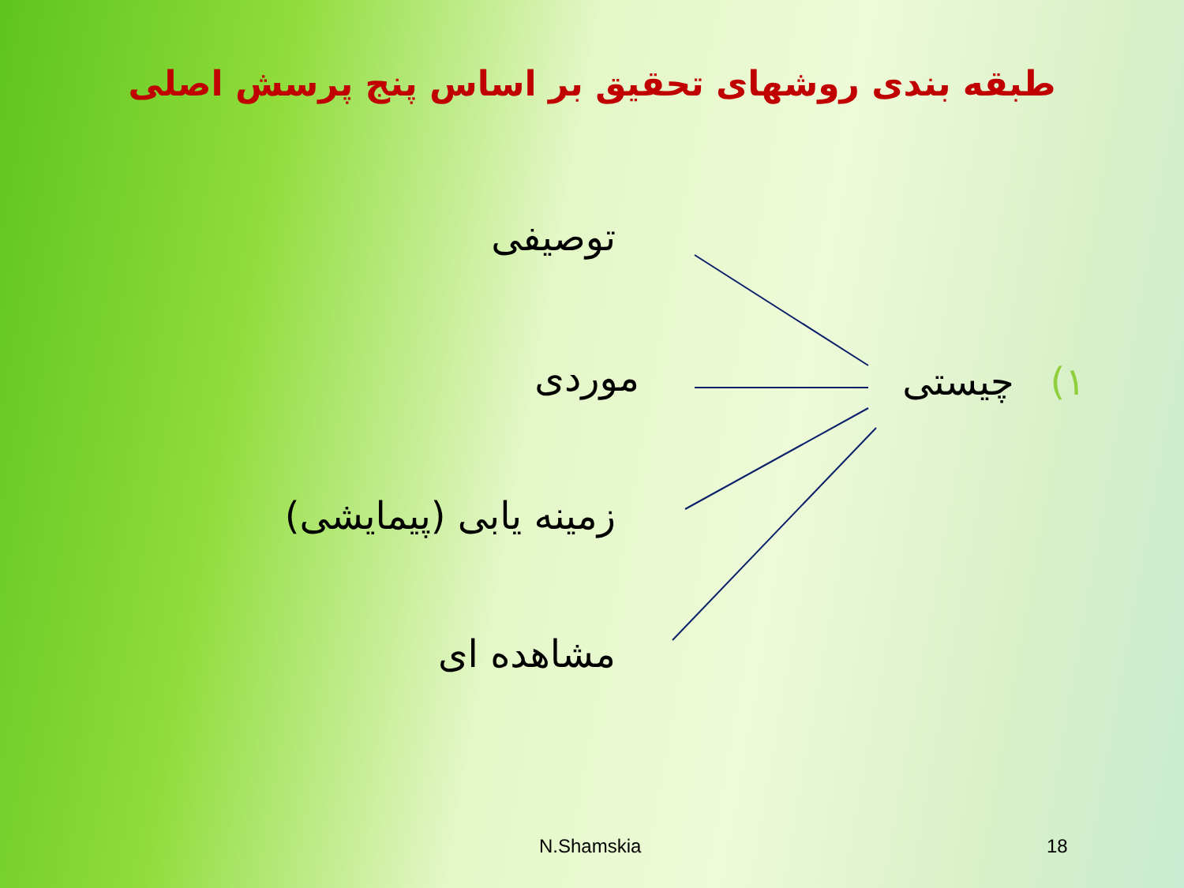طبقه بندی روشهای تحقیق بر اساس پنج پرسش اصلی
۱) چیستی
توصیفی
موردی
زمینه یابی (پیمایشی)
مشاهده ای
N.Shamskia 18